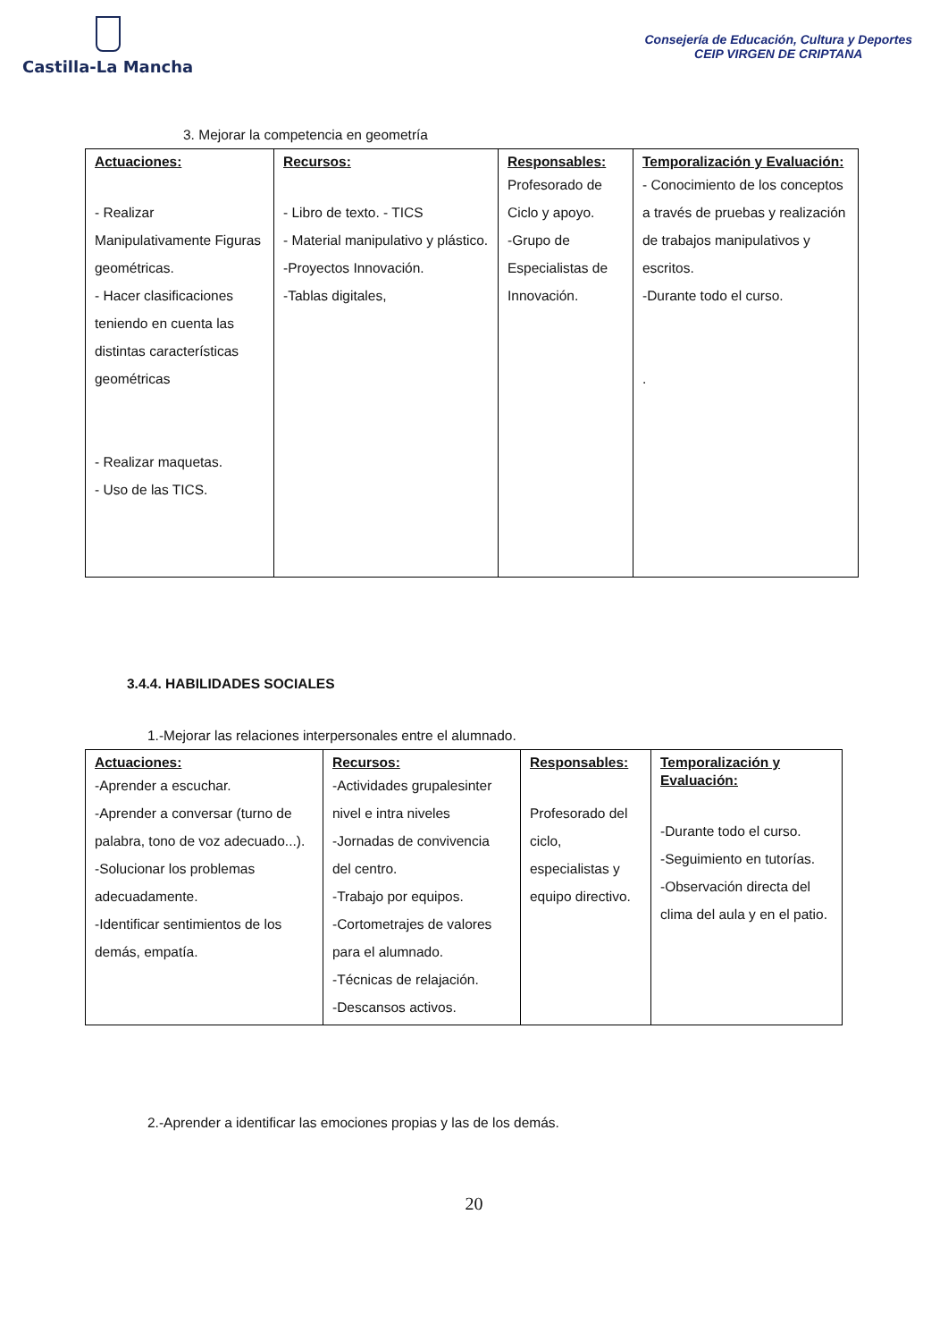Castilla-La Mancha
Consejería de Educación, Cultura y Deportes
CEIP VIRGEN DE CRIPTANA
3. Mejorar la competencia en geometría
| Actuaciones: - Realizar Manipulativamente Figuras geométricas. - Hacer clasificaciones teniendo en cuenta las distintas características geométricas - Realizar maquetas. - Uso de las TICS. | Recursos: - Libro de texto. - TICS - Material manipulativo y plástico. -Proyectos Innovación. -Tablas digitales, | Responsables: Profesorado de Ciclo y apoyo. -Grupo de Especialistas de Innovación. | Temporalización y Evaluación: - Conocimiento de los conceptos a través de pruebas y realización de trabajos manipulativos y escritos. -Durante todo el curso. . |
3.4.4. HABILIDADES SOCIALES
1.-Mejorar las relaciones interpersonales entre el alumnado.
| Actuaciones: -Aprender a escuchar. -Aprender a conversar (turno de palabra, tono de voz adecuado...). -Solucionar los problemas adecuadamente. -Identificar sentimientos de los demás, empatía. | Recursos: -Actividades grupalesinter nivel e intra niveles -Jornadas de convivencia del centro. -Trabajo por equipos. -Cortometrajes de valores para el alumnado. -Técnicas de relajación. -Descansos activos. | Responsables: Profesorado del ciclo, especialistas y equipo directivo. | Temporalización y Evaluación: -Durante todo el curso. -Seguimiento en tutorías. -Observación directa del clima del aula y en el patio. |
2.-Aprender a identificar las emociones propias y las de los demás.
20